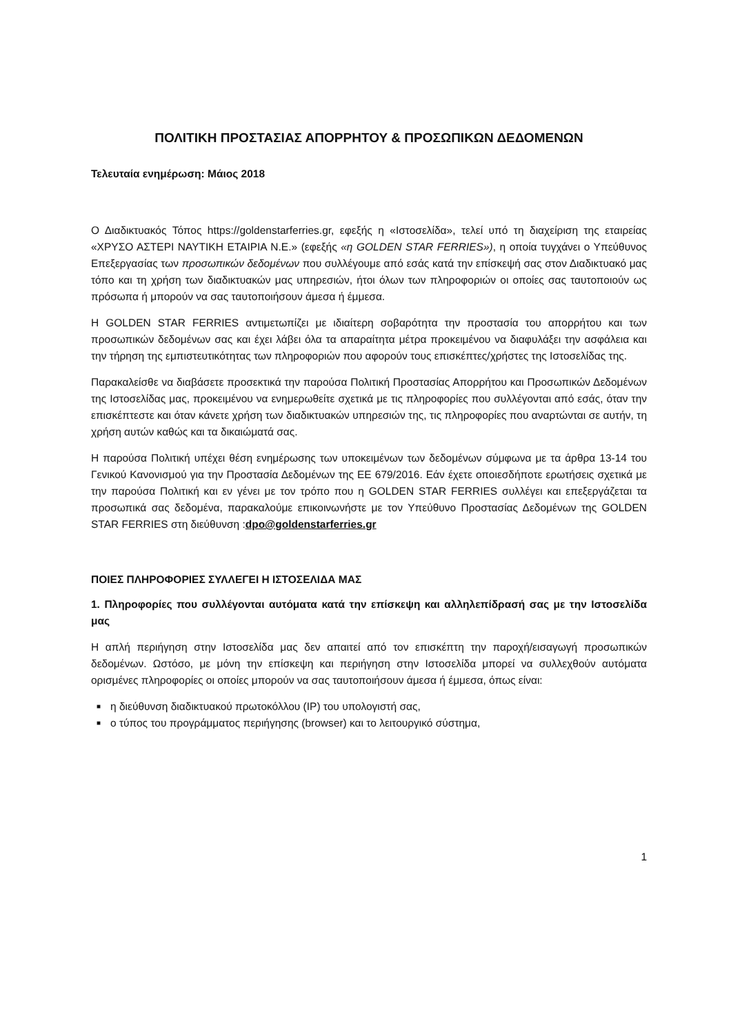ΠΟΛΙΤΙΚΗ ΠΡΟΣΤΑΣΙΑΣ ΑΠΟΡΡΗΤΟΥ & ΠΡΟΣΩΠΙΚΩΝ ΔΕΔΟΜΕΝΩΝ
Τελευταία ενημέρωση: Μάιος 2018
Ο Διαδικτυακός Τόπος https://goldenstarferries.gr, εφεξής η «Ιστοσελίδα», τελεί υπό τη διαχείριση της εταιρείας «ΧΡΥΣΟ ΑΣΤΕΡΙ ΝΑΥΤΙΚΗ ΕΤΑΙΡΙΑ Ν.Ε.» (εφεξής «η GOLDEN STAR FERRIES»), η οποία τυγχάνει ο Υπεύθυνος Επεξεργασίας των προσωπικών δεδομένων που συλλέγουμε από εσάς κατά την επίσκεψή σας στον Διαδικτυακό μας τόπο και τη χρήση των διαδικτυακών μας υπηρεσιών, ήτοι όλων των πληροφοριών οι οποίες σας ταυτοποιούν ως πρόσωπα ή μπορούν να σας ταυτοποιήσουν άμεσα ή έμμεσα.
Η GOLDEN STAR FERRIES αντιμετωπίζει με ιδιαίτερη σοβαρότητα την προστασία του απορρήτου και των προσωπικών δεδομένων σας και έχει λάβει όλα τα απαραίτητα μέτρα προκειμένου να διαφυλάξει την ασφάλεια και την τήρηση της εμπιστευτικότητας των πληροφοριών που αφορούν τους επισκέπτες/χρήστες της Ιστοσελίδας της.
Παρακαλείσθε να διαβάσετε προσεκτικά την παρούσα Πολιτική Προστασίας Απορρήτου και Προσωπικών Δεδομένων της Ιστοσελίδας μας, προκειμένου να ενημερωθείτε σχετικά με τις πληροφορίες που συλλέγονται από εσάς, όταν την επισκέπτεστε και όταν κάνετε χρήση των διαδικτυακών υπηρεσιών της, τις πληροφορίες που αναρτώνται σε αυτήν, τη χρήση αυτών καθώς και τα δικαιώματά σας.
Η παρούσα Πολιτική υπέχει θέση ενημέρωσης των υποκειμένων των δεδομένων σύμφωνα με τα άρθρα 13-14 του Γενικού Κανονισμού για την Προστασία Δεδομένων της ΕΕ 679/2016. Εάν έχετε οποιεσδήποτε ερωτήσεις σχετικά με την παρούσα Πολιτική και εν γένει με τον τρόπο που η GOLDEN STAR FERRIES συλλέγει και επεξεργάζεται τα προσωπικά σας δεδομένα, παρακαλούμε επικοινωνήστε με τον Υπεύθυνο Προστασίας Δεδομένων της GOLDEN STAR FERRIES στη διεύθυνση :dpo@goldenstarferries.gr
ΠΟΙΕΣ ΠΛΗΡΟΦΟΡΙΕΣ ΣΥΛΛΕΓΕΙ Η ΙΣΤΟΣΕΛΙΔΑ ΜΑΣ
1. Πληροφορίες που συλλέγονται αυτόματα κατά την επίσκεψη και αλληλεπίδρασή σας με την Ιστοσελίδα μας
Η απλή περιήγηση στην Ιστοσελίδα μας δεν απαιτεί από τον επισκέπτη την παροχή/εισαγωγή προσωπικών δεδομένων. Ωστόσο, με μόνη την επίσκεψη και περιήγηση στην Ιστοσελίδα μπορεί να συλλεχθούν αυτόματα ορισμένες πληροφορίες οι οποίες μπορούν να σας ταυτοποιήσουν άμεσα ή έμμεσα, όπως είναι:
■ η διεύθυνση διαδικτυακού πρωτοκόλλου (IP) του υπολογιστή σας,
■ ο τύπος του προγράμματος περιήγησης (browser) και το λειτουργικό σύστημα,
1